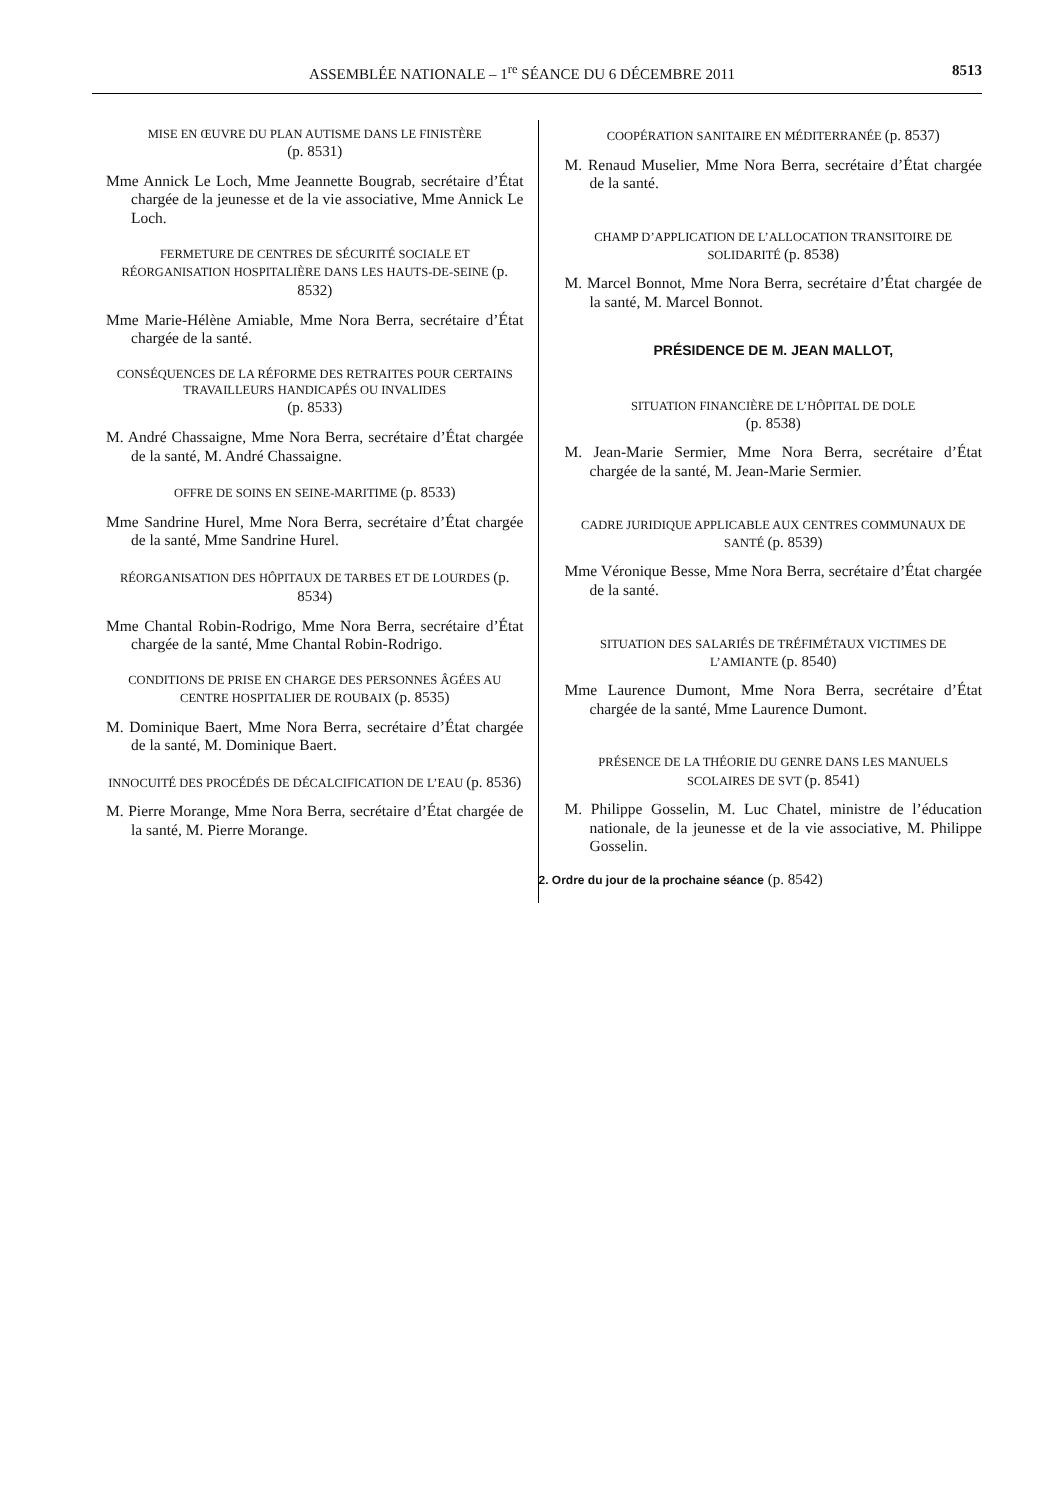ASSEMBLÉE NATIONALE – 1<sup>re</sup> SÉANCE DU 6 DÉCEMBRE 2011 8513
MISE EN ŒUVRE DU PLAN AUTISME DANS LE FINISTÈRE
(p. 8531)
Mme Annick Le Loch, Mme Jeannette Bougrab, secrétaire d’État chargée de la jeunesse et de la vie associative, Mme Annick Le Loch.
FERMETURE DE CENTRES DE SÉCURITÉ SOCIALE ET RÉORGANISATION HOSPITALIÈRE DANS LES HAUTS-DE-SEINE (p. 8532)
Mme Marie-Hélène Amiable, Mme Nora Berra, secrétaire d’État chargée de la santé.
CONSÉQUENCES DE LA RÉFORME DES RETRAITES POUR CERTAINS TRAVAILLEURS HANDICAPÉS OU INVALIDES
(p. 8533)
M. André Chassaigne, Mme Nora Berra, secrétaire d’État chargée de la santé, M. André Chassaigne.
OFFRE DE SOINS EN SEINE-MARITIME (p. 8533)
Mme Sandrine Hurel, Mme Nora Berra, secrétaire d’État chargée de la santé, Mme Sandrine Hurel.
RÉORGANISATION DES HÔPITAUX DE TARBES ET DE LOURDES (p. 8534)
Mme Chantal Robin-Rodrigo, Mme Nora Berra, secrétaire d’État chargée de la santé, Mme Chantal Robin-Rodrigo.
CONDITIONS DE PRISE EN CHARGE DES PERSONNES ÂGÉES AU CENTRE HOSPITALIER DE ROUBAIX (p. 8535)
M. Dominique Baert, Mme Nora Berra, secrétaire d’État chargée de la santé, M. Dominique Baert.
INNOCUITÉ DES PROCÉDÉS DE DÉCALCIFICATION DE L’EAU (p. 8536)
M. Pierre Morange, Mme Nora Berra, secrétaire d’État chargée de la santé, M. Pierre Morange.
COOPÉRATION SANITAIRE EN MÉDITERRANÉE (p. 8537)
M. Renaud Muselier, Mme Nora Berra, secrétaire d’État chargée de la santé.
CHAMP D’APPLICATION DE L’ALLOCATION TRANSITOIRE DE SOLIDARITÉ (p. 8538)
M. Marcel Bonnot, Mme Nora Berra, secrétaire d’État chargée de la santé, M. Marcel Bonnot.
PRÉSIDENCE DE M. JEAN MALLOT,
SITUATION FINANCIÈRE DE L’HÔPITAL DE DOLE
(p. 8538)
M. Jean-Marie Sermier, Mme Nora Berra, secrétaire d’État chargée de la santé, M. Jean-Marie Sermier.
CADRE JURIDIQUE APPLICABLE AUX CENTRES COMMUNAUX DE SANTÉ (p. 8539)
Mme Véronique Besse, Mme Nora Berra, secrétaire d’État chargée de la santé.
SITUATION DES SALARIÉS DE TRÉFIMÉTAUX VICTIMES DE L’AMIANTE (p. 8540)
Mme Laurence Dumont, Mme Nora Berra, secrétaire d’État chargée de la santé, Mme Laurence Dumont.
PRÉSENCE DE LA THÉORIE DU GENRE DANS LES MANUELS SCOLAIRES DE SVT (p. 8541)
M. Philippe Gosselin, M. Luc Chatel, ministre de l’éducation nationale, de la jeunesse et de la vie associative, M. Philippe Gosselin.
2. Ordre du jour de la prochaine séance (p. 8542)